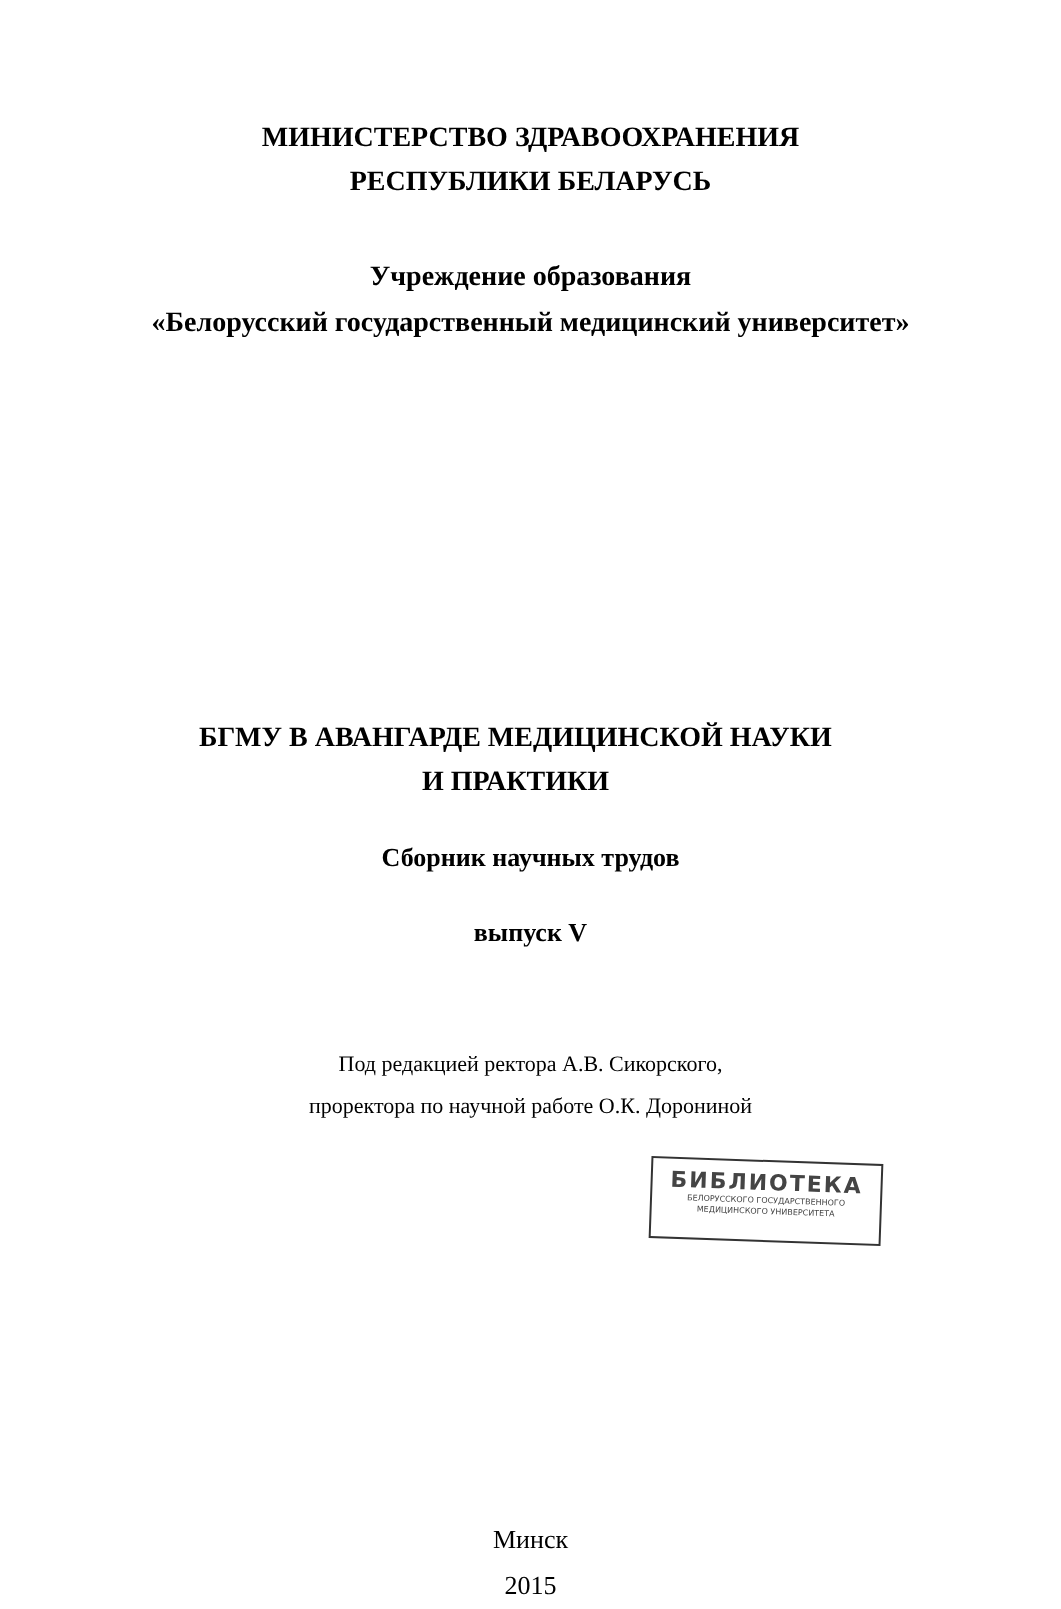МИНИСТЕРСТВО ЗДРАВООХРАНЕНИЯ
РЕСПУБЛИКИ БЕЛАРУСЬ
Учреждение образования
«Белорусский государственный медицинский университет»
БГМУ В АВАНГАРДЕ МЕДИЦИНСКОЙ НАУКИ
И ПРАКТИКИ
Сборник научных трудов
выпуск V
Под редакцией ректора А.В. Сикорского,
проректора по научной работе О.К. Дорониной
Минск
2015
БИБЛИОТЕКА
БЕЛОРУССКОГО ГОСУДАРСТВЕННОГО
МЕДИЦИНСКОГО УНИВЕРСИТЕТА